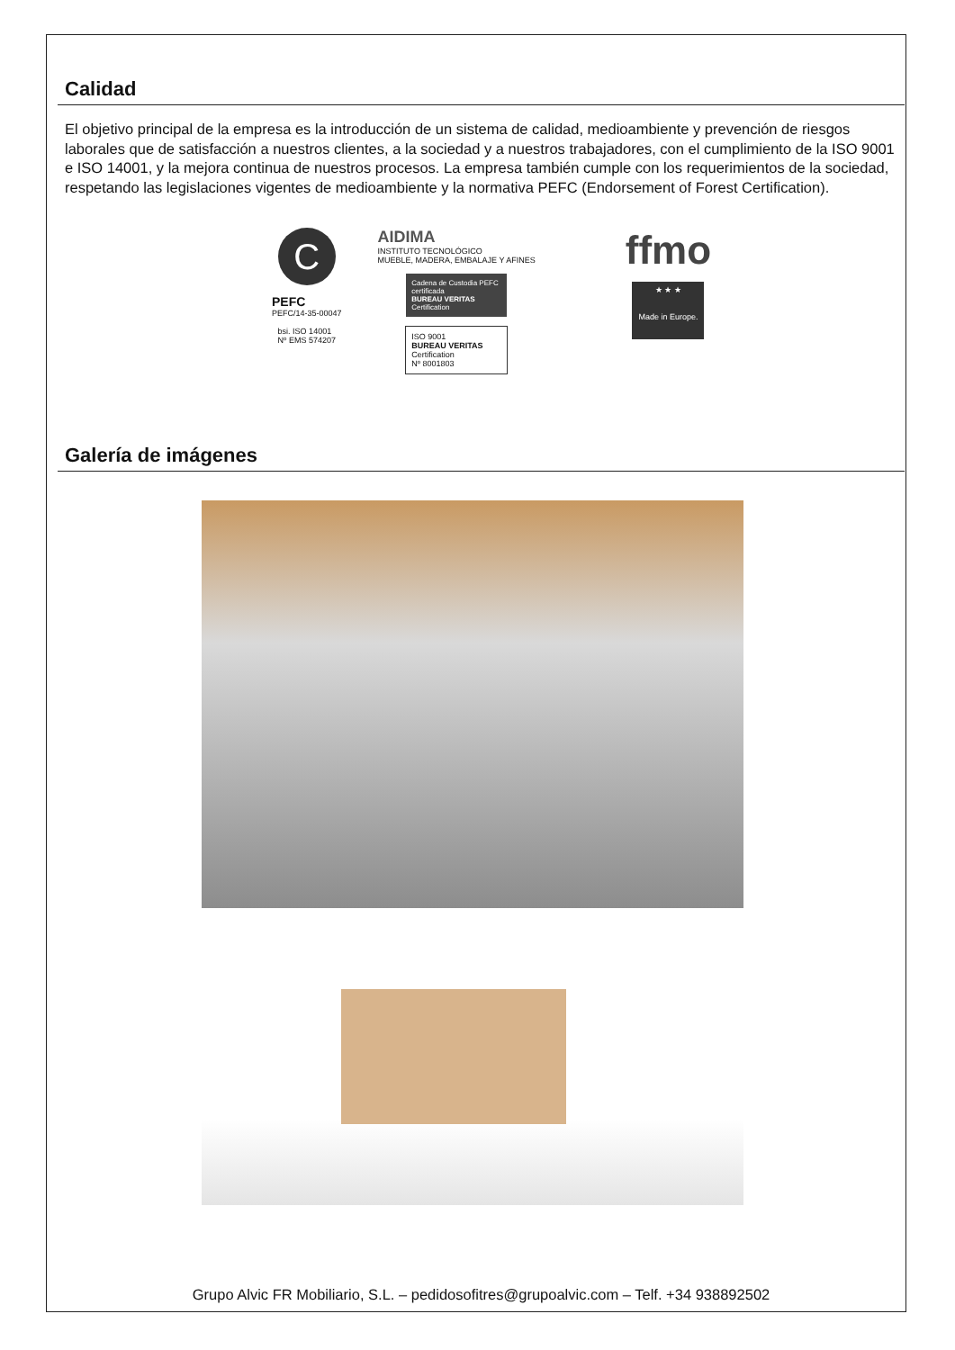Calidad
El objetivo principal de la empresa es la introducción de un sistema de calidad, medioambiente y prevención de riesgos laborales que de satisfacción a nuestros clientes, a la sociedad y a nuestros trabajadores, con el cumpli­miento de la ISO 9001 e ISO 14001, y la mejora continua de nuestros procesos. La empresa también cumple con los requerimientos de la sociedad, respetando las legislaciones vigentes de medioambiente y la normativa PEFC (Endorsement of Forest Certification).
C
PEFC
PEFC/14-35-00047
bsi. ISO 14001
Nº EMS 574207
AIDIMA
INSTITUTO TECNOLÓGICO
MUEBLE, MADERA, EMBALAJE Y AFINES
Cadena de Custodia PEFC certificada
BUREAU VERITAS Certification
ISO 9001
BUREAU VERITAS Certification
Nº 8001803
ffmo
★ ★ ★
Made in Europe.
Galería de imágenes
Grupo Alvic FR Mobiliario, S.L. – pedidosofitres@grupoalvic.com – Telf. +34 938892502